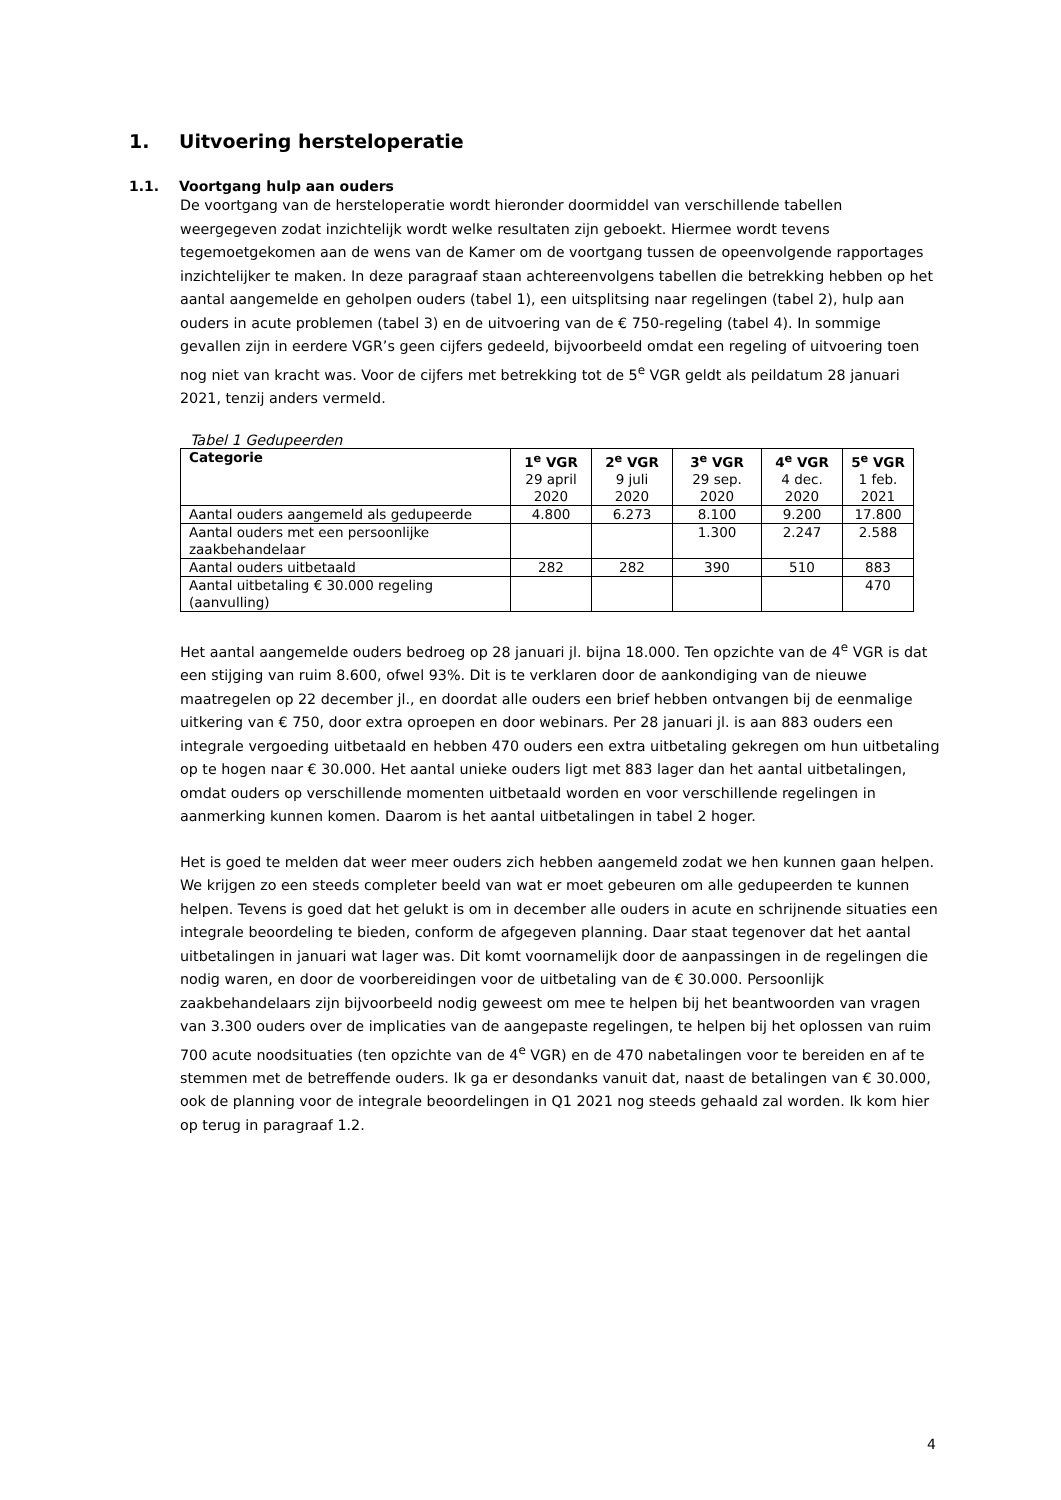1. Uitvoering hersteloperatie
1.1. Voortgang hulp aan ouders
De voortgang van de hersteloperatie wordt hieronder doormiddel van verschillende tabellen weergegeven zodat inzichtelijk wordt welke resultaten zijn geboekt. Hiermee wordt tevens tegemoetgekomen aan de wens van de Kamer om de voortgang tussen de opeenvolgende rapportages inzichtelijker te maken. In deze paragraaf staan achtereenvolgens tabellen die betrekking hebben op het aantal aangemelde en geholpen ouders (tabel 1), een uitsplitsing naar regelingen (tabel 2), hulp aan ouders in acute problemen (tabel 3) en de uitvoering van de € 750-regeling (tabel 4). In sommige gevallen zijn in eerdere VGR’s geen cijfers gedeeld, bijvoorbeeld omdat een regeling of uitvoering toen nog niet van kracht was. Voor de cijfers met betrekking tot de 5<sup>e</sup> VGR geldt als peildatum 28 januari 2021, tenzij anders vermeld.
Tabel 1 Gedupeerden
| Categorie | 1<sup>e</sup> VGR 29 april 2020 | 2<sup>e</sup> VGR 9 juli 2020 | 3<sup>e</sup> VGR 29 sep. 2020 | 4<sup>e</sup> VGR 4 dec. 2020 | 5<sup>e</sup> VGR 1 feb. 2021 |
| --- | --- | --- | --- | --- | --- |
| Aantal ouders aangemeld als gedupeerde | 4.800 | 6.273 | 8.100 | 9.200 | 17.800 |
| Aantal ouders met een persoonlijke zaakbehandelaar | | | 1.300 | 2.247 | 2.588 |
| Aantal ouders uitbetaald | 282 | 282 | 390 | 510 | 883 |
| Aantal uitbetaling € 30.000 regeling (aanvulling) | | | | | 470 |
Het aantal aangemelde ouders bedroeg op 28 januari jl. bijna 18.000. Ten opzichte van de 4<sup>e</sup> VGR is dat een stijging van ruim 8.600, ofwel 93%. Dit is te verklaren door de aankondiging van de nieuwe maatregelen op 22 december jl., en doordat alle ouders een brief hebben ontvangen bij de eenmalige uitkering van € 750, door extra oproepen en door webinars. Per 28 januari jl. is aan 883 ouders een integrale vergoeding uitbetaald en hebben 470 ouders een extra uitbetaling gekregen om hun uitbetaling op te hogen naar € 30.000. Het aantal unieke ouders ligt met 883 lager dan het aantal uitbetalingen, omdat ouders op verschillende momenten uitbetaald worden en voor verschillende regelingen in aanmerking kunnen komen. Daarom is het aantal uitbetalingen in tabel 2 hoger.
Het is goed te melden dat weer meer ouders zich hebben aangemeld zodat we hen kunnen gaan helpen. We krijgen zo een steeds completer beeld van wat er moet gebeuren om alle gedupeerden te kunnen helpen. Tevens is goed dat het gelukt is om in december alle ouders in acute en schrijnende situaties een integrale beoordeling te bieden, conform de afgegeven planning. Daar staat tegenover dat het aantal uitbetalingen in januari wat lager was. Dit komt voornamelijk door de aanpassingen in de regelingen die nodig waren, en door de voorbereidingen voor de uitbetaling van de € 30.000. Persoonlijk zaakbehandelaars zijn bijvoorbeeld nodig geweest om mee te helpen bij het beantwoorden van vragen van 3.300 ouders over de implicaties van de aangepaste regelingen, te helpen bij het oplossen van ruim 700 acute noodsituaties (ten opzichte van de 4<sup>e</sup> VGR) en de 470 nabetalingen voor te bereiden en af te stemmen met de betreffende ouders. Ik ga er desondanks vanuit dat, naast de betalingen van € 30.000, ook de planning voor de integrale beoordelingen in Q1 2021 nog steeds gehaald zal worden. Ik kom hier op terug in paragraaf 1.2.
4